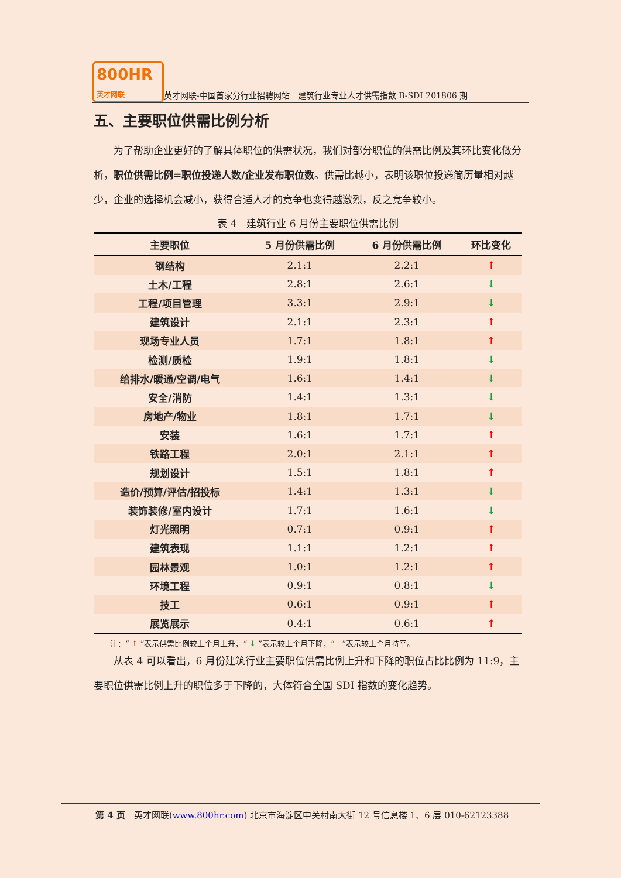800HR
英才网联
英才网联-中国首家分行业招聘网站　建筑行业专业人才供需指数 B-SDI 201806 期
五、主要职位供需比例分析
为了帮助企业更好的了解具体职位的供需状况，我们对部分职位的供需比例及其环比变化做分析，职位供需比例=职位投递人数/企业发布职位数。供需比越小，表明该职位投递简历量相对越少，企业的选择机会减小，获得合适人才的竞争也变得越激烈，反之竞争较小。
表 4　建筑行业 6 月份主要职位供需比例
| 主要职位 | 5 月份供需比例 | 6 月份供需比例 | 环比变化 |
| --- | --- | --- | --- |
| 钢结构 | 2.1:1 | 2.2:1 | ↑ |
| 土木/工程 | 2.8:1 | 2.6:1 | ↓ |
| 工程/项目管理 | 3.3:1 | 2.9:1 | ↓ |
| 建筑设计 | 2.1:1 | 2.3:1 | ↑ |
| 现场专业人员 | 1.7:1 | 1.8:1 | ↑ |
| 检测/质检 | 1.9:1 | 1.8:1 | ↓ |
| 给排水/暖通/空调/电气 | 1.6:1 | 1.4:1 | ↓ |
| 安全/消防 | 1.4:1 | 1.3:1 | ↓ |
| 房地产/物业 | 1.8:1 | 1.7:1 | ↓ |
| 安装 | 1.6:1 | 1.7:1 | ↑ |
| 铁路工程 | 2.0:1 | 2.1:1 | ↑ |
| 规划设计 | 1.5:1 | 1.8:1 | ↑ |
| 造价/预算/评估/招投标 | 1.4:1 | 1.3:1 | ↓ |
| 装饰装修/室内设计 | 1.7:1 | 1.6:1 | ↓ |
| 灯光照明 | 0.7:1 | 0.9:1 | ↑ |
| 建筑表现 | 1.1:1 | 1.2:1 | ↑ |
| 园林景观 | 1.0:1 | 1.2:1 | ↑ |
| 环境工程 | 0.9:1 | 0.8:1 | ↓ |
| 技工 | 0.6:1 | 0.9:1 | ↑ |
| 展览展示 | 0.4:1 | 0.6:1 | ↑ |
注：“ ↑ ”表示供需比例较上个月上升，“ ↓ ”表示较上个月下降，“—”表示较上个月持平。
从表 4 可以看出，6 月份建筑行业主要职位供需比例上升和下降的职位占比比例为 11:9，主要职位供需比例上升的职位多于下降的，大体符合全国 SDI 指数的变化趋势。
第 4 页　英才网联(www.800hr.com) 北京市海淀区中关村南大街 12 号信息楼 1、6 层 010-62123388